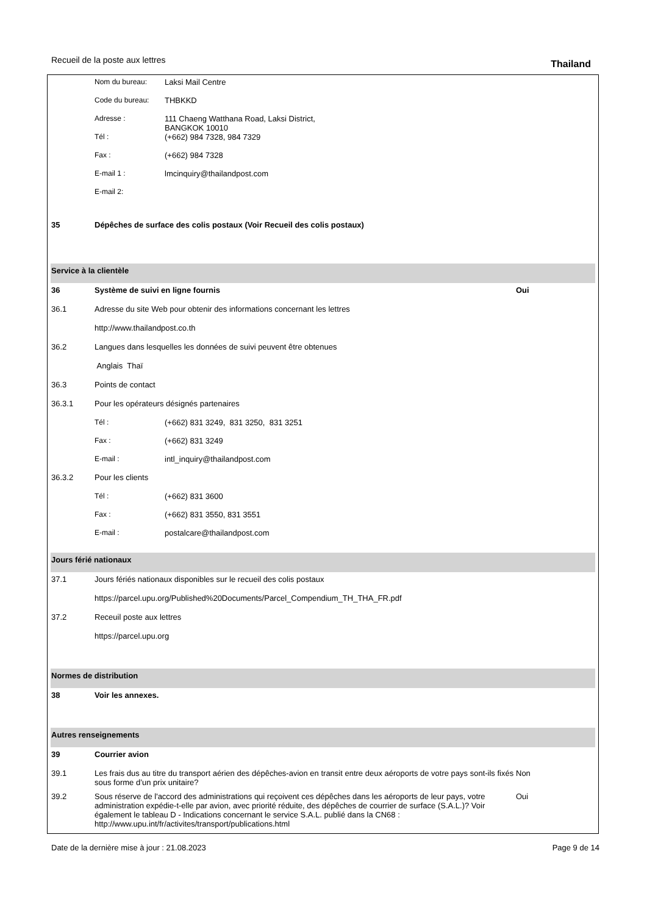Recueil de la poste aux lettres
Thailand
Nom du bureau: Laksi Mail Centre
Code du bureau: THBKKD
Adresse : 111 Chaeng Watthana Road, Laksi District,
BANGKOK 10010
Tél : (+662) 984 7328, 984 7329
Fax : (+662) 984 7328
E-mail 1 : lmcinquiry@thailandpost.com
E-mail 2:
35 Dépêches de surface des colis postaux (Voir Recueil des colis postaux)
Service à la clientèle
36 Système de suivi en ligne fournis
Oui
36.1 Adresse du site Web pour obtenir des informations concernant les lettres
http://www.thailandpost.co.th
36.2 Langues dans lesquelles les données de suivi peuvent être obtenues
Anglais Thaï
36.3 Points de contact
36.3.1 Pour les opérateurs désignés partenaires
Tél : (+662) 831 3249, 831 3250, 831 3251
Fax : (+662) 831 3249
E-mail : intl_inquiry@thailandpost.com
36.3.2 Pour les clients
Tél : (+662) 831 3600
Fax : (+662) 831 3550, 831 3551
E-mail : postalcare@thailandpost.com
Jours férié nationaux
37.1 Jours fériés nationaux disponibles sur le recueil des colis postaux
https://parcel.upu.org/Published%20Documents/Parcel_Compendium_TH_THA_FR.pdf
37.2 Receuil poste aux lettres
https://parcel.upu.org
Normes de distribution
38 Voir les annexes.
Autres renseignements
39 Courrier avion
39.1 Les frais dus au titre du transport aérien des dépêches-avion en transit entre deux aéroports de votre pays sont-ils fixés sous forme d’un prix unitaire?
Non
39.2 Sous réserve de l'accord des administrations qui reçoivent ces dépêches dans les aéroports de leur pays, votre administration expédie-t-elle par avion, avec priorité réduite, des dépêches de courrier de surface (S.A.L.)? Voir également le tableau D - Indications concernant le service S.A.L. publié dans la CN68 : http://www.upu.int/fr/activites/transport/publications.html
Oui
Date de la dernière mise à jour : 21.08.2023
Page 9 de 14